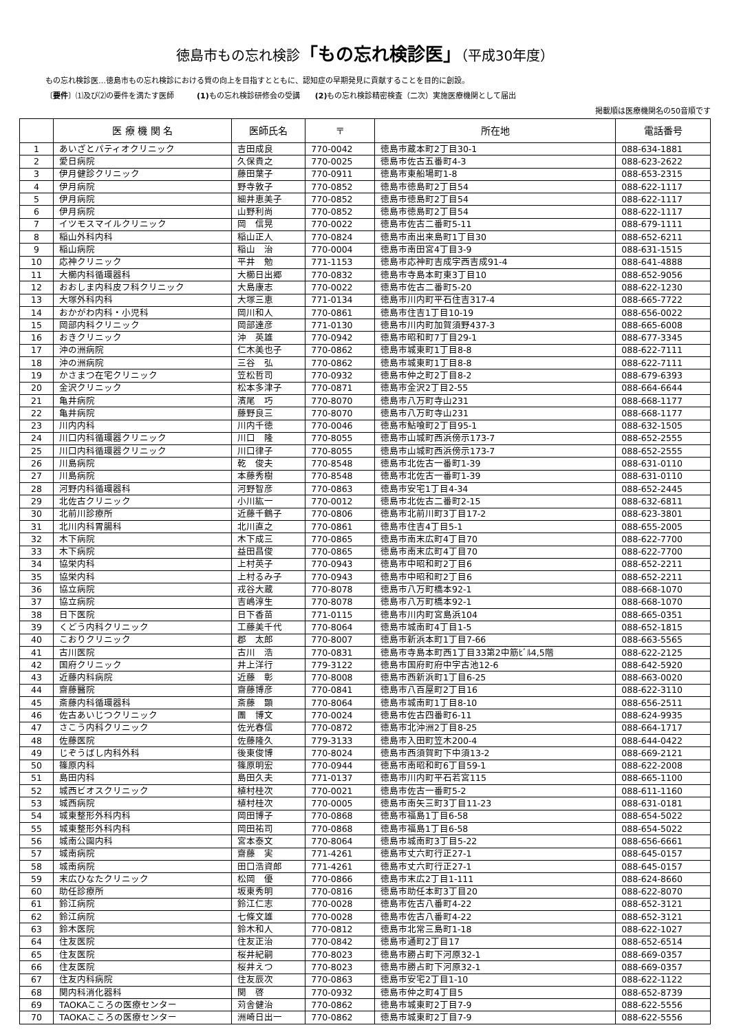徳島市もの忘れ検診「もの忘れ検診医」（平成30年度）
もの忘れ検診医…徳島市もの忘れ検診における質の向上を目指すとともに、認知症の早期発見に貢献することを目的に創設。
〔要件〕⑴及び⑵の要件を満たす医師　　　(1) もの忘れ検診研修会の受講　　(2) もの忘れ検診精密検査（二次）実施医療機関として届出
掲載順は医療機関名の50音順です
| | 医 療 機 関 名 | 医師氏名 | 〒 | 所在地 | 電話番号 |
| --- | --- | --- | --- | --- | --- |
| 1 | あいざとパティオクリニック | 吉田成良 | 770-0042 | 徳島市蔵本町2丁目30-1 | 088-634-1881 |
| 2 | 愛日病院 | 久保貴之 | 770-0025 | 徳島市佐古五番町4-3 | 088-623-2622 |
| 3 | 伊月健診クリニック | 藤田葉子 | 770-0911 | 徳島市東船場町1-8 | 088-653-2315 |
| 4 | 伊月病院 | 野寺敦子 | 770-0852 | 徳島市徳島町2丁目54 | 088-622-1117 |
| 5 | 伊月病院 | 細井恵美子 | 770-0852 | 徳島市徳島町2丁目54 | 088-622-1117 |
| 6 | 伊月病院 | 山野利尚 | 770-0852 | 徳島市徳島町2丁目54 | 088-622-1117 |
| 7 | イツモスマイルクリニック | 岡 信晃 | 770-0022 | 徳島市佐古二番町5-11 | 088-679-1111 |
| 8 | 稲山外科内科 | 稲山正人 | 770-0824 | 徳島市南出来島町1丁目30 | 088-652-6211 |
| 9 | 稲山病院 | 稲山 治 | 770-0004 | 徳島市南田宮4丁目3-9 | 088-631-1515 |
| 10 | 応神クリニック | 平井 勉 | 771-1153 | 徳島市応神町吉成字西吉成91-4 | 088-641-4888 |
| 11 | 大櫛内科循環器科 | 大櫛日出郷 | 770-0832 | 徳島市寺島本町東3丁目10 | 088-652-9056 |
| 12 | おおしま内科皮フ科クリニック | 大島康志 | 770-0022 | 徳島市佐古二番町5-20 | 088-622-1230 |
| 13 | 大塚外科内科 | 大塚三恵 | 771-0134 | 徳島市川内町平石住吉317-4 | 088-665-7722 |
| 14 | おかがわ内科・小児科 | 岡川和人 | 770-0861 | 徳島市住吉1丁目10-19 | 088-656-0022 |
| 15 | 岡部内科クリニック | 岡部達彦 | 771-0130 | 徳島市川内町加賀須野437-3 | 088-665-6008 |
| 16 | おきクリニック | 沖 英雄 | 770-0942 | 徳島市昭和町7丁目29-1 | 088-677-3345 |
| 17 | 沖の洲病院 | 仁木美也子 | 770-0862 | 徳島市城東町1丁目8-8 | 088-622-7111 |
| 18 | 沖の洲病院 | 三谷 弘 | 770-0862 | 徳島市城東町1丁目8-8 | 088-622-7111 |
| 19 | かさまつ在宅クリニック | 笠松哲司 | 770-0932 | 徳島市仲之町2丁目8-2 | 088-679-6393 |
| 20 | 金沢クリニック | 松本多津子 | 770-0871 | 徳島市金沢2丁目2-55 | 088-664-6644 |
| 21 | 亀井病院 | 濱尾 巧 | 770-8070 | 徳島市八万町寺山231 | 088-668-1177 |
| 22 | 亀井病院 | 藤野良三 | 770-8070 | 徳島市八万町寺山231 | 088-668-1177 |
| 23 | 川内内科 | 川内千徳 | 770-0046 | 徳島市鮎喰町2丁目95-1 | 088-632-1505 |
| 24 | 川口内科循環器クリニック | 川口 隆 | 770-8055 | 徳島市山城町西浜傍示173-7 | 088-652-2555 |
| 25 | 川口内科循環器クリニック | 川口律子 | 770-8055 | 徳島市山城町西浜傍示173-7 | 088-652-2555 |
| 26 | 川島病院 | 乾 俊夫 | 770-8548 | 徳島市北佐古一番町1-39 | 088-631-0110 |
| 27 | 川島病院 | 本藤秀樹 | 770-8548 | 徳島市北佐古一番町1-39 | 088-631-0110 |
| 28 | 河野内科循環器科 | 河野智彦 | 770-0863 | 徳島市安宅1丁目4-34 | 088-652-2445 |
| 29 | 北佐古クリニック | 小川紘一 | 770-0012 | 徳島市北佐古二番町2-15 | 088-632-6811 |
| 30 | 北前川診療所 | 近藤千鶴子 | 770-0806 | 徳島市北前川町3丁目17-2 | 088-623-3801 |
| 31 | 北川内科胃腸科 | 北川直之 | 770-0861 | 徳島市住吉4丁目5-1 | 088-655-2005 |
| 32 | 木下病院 | 木下成三 | 770-0865 | 徳島市南末広町4丁目70 | 088-622-7700 |
| 33 | 木下病院 | 益田昌俊 | 770-0865 | 徳島市南末広町4丁目70 | 088-622-7700 |
| 34 | 協栄内科 | 上村英子 | 770-0943 | 徳島市中昭和町2丁目6 | 088-652-2211 |
| 35 | 協栄内科 | 上村るみ子 | 770-0943 | 徳島市中昭和町2丁目6 | 088-652-2211 |
| 36 | 協立病院 | 戎谷大蔵 | 770-8078 | 徳島市八万町橋本92-1 | 088-668-1070 |
| 37 | 協立病院 | 吉嶋淳生 | 770-8078 | 徳島市八万町橋本92-1 | 088-668-1070 |
| 38 | 日下医院 | 日下香苗 | 771-0115 | 徳島市川内町宮島浜104 | 088-665-0351 |
| 39 | くどう内科クリニック | 工藤美千代 | 770-8064 | 徳島市城南町4丁目1-5 | 088-652-1815 |
| 40 | こおりクリニック | 郡 太郎 | 770-8007 | 徳島市新浜本町1丁目7-66 | 088-663-5565 |
| 41 | 古川医院 | 古川 浩 | 770-0831 | 徳島市寺島本町西1丁目33第2中筋ﾋﾞﾙ4,5階 | 088-622-2125 |
| 42 | 国府クリニック | 井上洋行 | 779-3122 | 徳島市国府町府中字古池12-6 | 088-642-5920 |
| 43 | 近藤内科病院 | 近藤 彰 | 770-8008 | 徳島市西新浜町1丁目6-25 | 088-663-0020 |
| 44 | 齋藤醫院 | 齋藤博彦 | 770-0841 | 徳島市八百屋町2丁目16 | 088-622-3110 |
| 45 | 斎藤内科循環器科 | 斎藤 顕 | 770-8064 | 徳島市城南町1丁目8-10 | 088-656-2511 |
| 46 | 佐古あいじつクリニック | 團 博文 | 770-0024 | 徳島市佐古四番町6-11 | 088-624-9935 |
| 47 | さこう内科クリニック | 佐光春信 | 770-0872 | 徳島市北沖洲2丁目8-25 | 088-664-1717 |
| 48 | 佐藤医院 | 佐藤隆久 | 779-3133 | 徳島市入田町笠木200-4 | 088-644-0422 |
| 49 | じぞうばし内科外科 | 後東俊博 | 770-8024 | 徳島市西須賀町下中須13-2 | 088-669-2121 |
| 50 | 篠原内科 | 篠原明宏 | 770-0944 | 徳島市南昭和町6丁目59-1 | 088-622-2008 |
| 51 | 島田内科 | 島田久夫 | 771-0137 | 徳島市川内町平石若宮115 | 088-665-1100 |
| 52 | 城西ビオスクリニック | 植村桂次 | 770-0021 | 徳島市佐古一番町5-2 | 088-611-1160 |
| 53 | 城西病院 | 植村桂次 | 770-0005 | 徳島市南矢三町3丁目11-23 | 088-631-0181 |
| 54 | 城東整形外科内科 | 岡田博子 | 770-0868 | 徳島市福島1丁目6-58 | 088-654-5022 |
| 55 | 城東整形外科内科 | 岡田祐司 | 770-0868 | 徳島市福島1丁目6-58 | 088-654-5022 |
| 56 | 城南公園内科 | 宮本泰文 | 770-8064 | 徳島市城南町3丁目5-22 | 088-656-6661 |
| 57 | 城南病院 | 齋藤 実 | 771-4261 | 徳島市丈六町行正27-1 | 088-645-0157 |
| 58 | 城南病院 | 田口浩資郎 | 771-4261 | 徳島市丈六町行正27-1 | 088-645-0157 |
| 59 | 末広ひなたクリニック | 松岡 優 | 770-0866 | 徳島市末広2丁目1-111 | 088-624-8660 |
| 60 | 助任診療所 | 坂東秀明 | 770-0816 | 徳島市助任本町3丁目20 | 088-622-8070 |
| 61 | 鈴江病院 | 鈴江仁志 | 770-0028 | 徳島市佐古八番町4-22 | 088-652-3121 |
| 62 | 鈴江病院 | 七條文雄 | 770-0028 | 徳島市佐古八番町4-22 | 088-652-3121 |
| 63 | 鈴木医院 | 鈴木和人 | 770-0812 | 徳島市北常三島町1-18 | 088-622-1027 |
| 64 | 住友医院 | 住友正治 | 770-0842 | 徳島市通町2丁目17 | 088-652-6514 |
| 65 | 住友医院 | 桜井紀嗣 | 770-8023 | 徳島市勝占町下河原32-1 | 088-669-0357 |
| 66 | 住友医院 | 桜井えつ | 770-8023 | 徳島市勝占町下河原32-1 | 088-669-0357 |
| 67 | 住友内科病院 | 住友辰次 | 770-0863 | 徳島市安宅2丁目1-10 | 088-622-1122 |
| 68 | 関内科消化器科 | 関 啓 | 770-0932 | 徳島市仲之町4丁目5 | 088-652-8739 |
| 69 | TAOKAこころの医療センター | 苅舎健治 | 770-0862 | 徳島市城東町2丁目7-9 | 088-622-5556 |
| 70 | TAOKAこころの医療センター | 洲崎日出一 | 770-0862 | 徳島市城東町2丁目7-9 | 088-622-5556 |